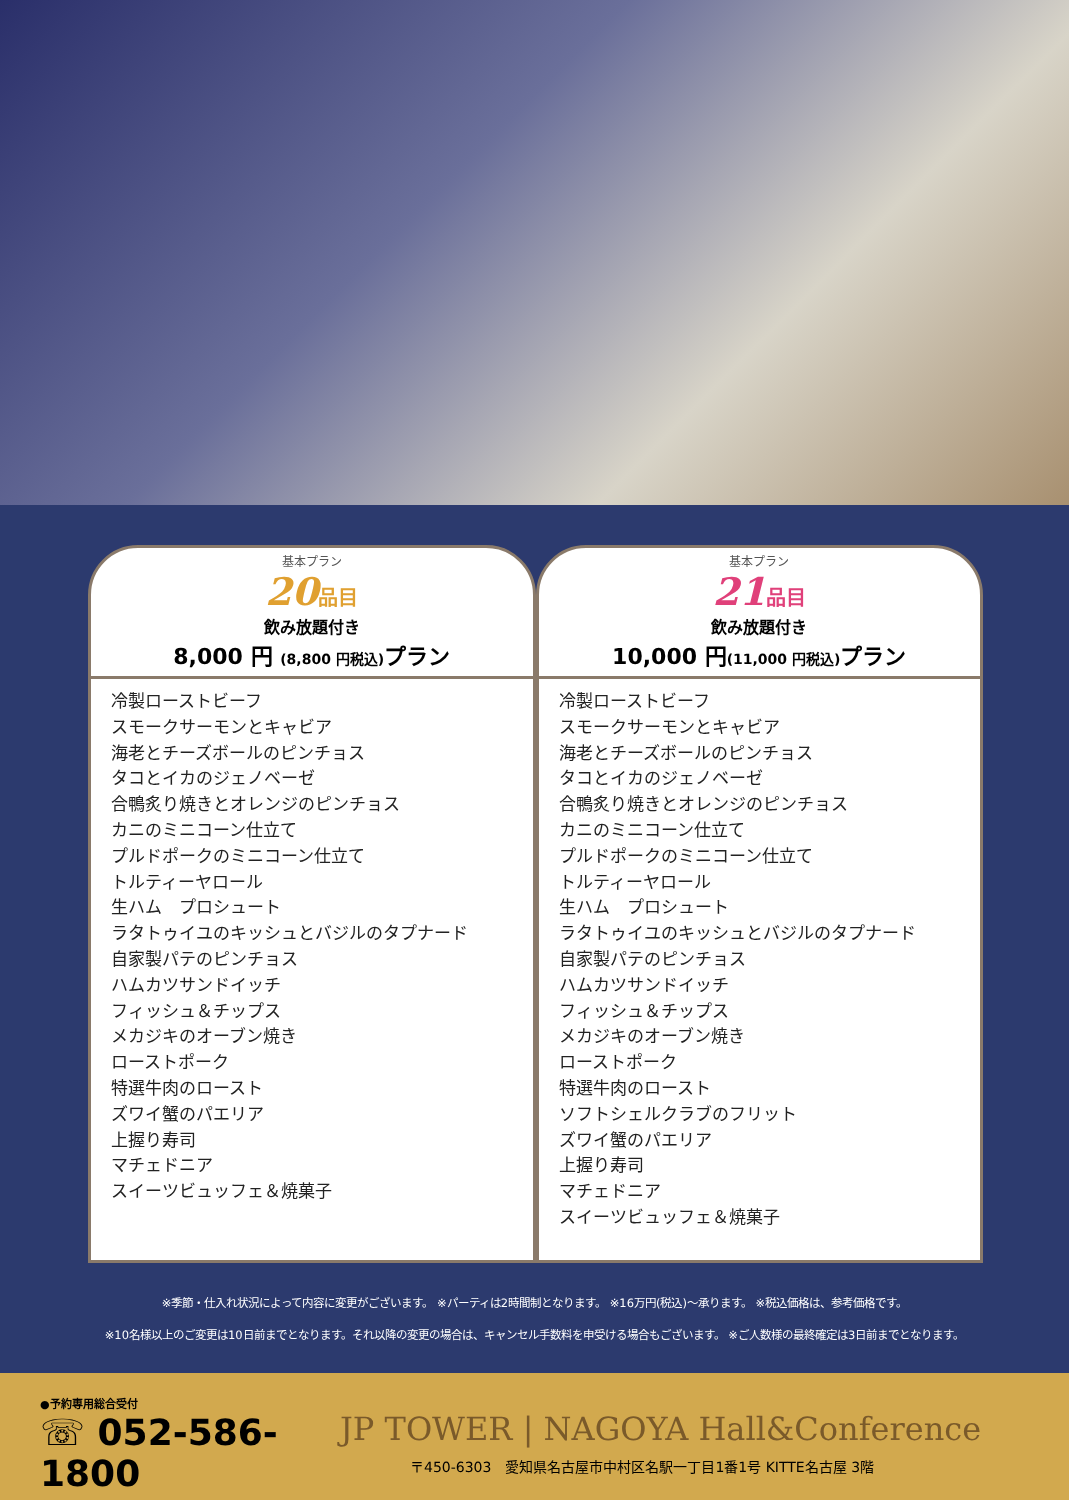基本プラン
20品目
飲み放題付き
8,000 円 (8,800 円税込) プラン
冷製ローストビーフ
スモークサーモンとキャビア
海老とチーズボールのピンチョス
タコとイカのジェノベーゼ
合鴨炙り焼きとオレンジのピンチョス
カニのミニコーン仕立て
プルドポークのミニコーン仕立て
トルティーヤロール
生ハム　プロシュート
ラタトゥイユのキッシュとバジルのタプナード
自家製パテのピンチョス
ハムカツサンドイッチ
フィッシュ＆チップス
メカジキのオーブン焼き
ローストポーク
特選牛肉のロースト
ズワイ蟹のパエリア
上握り寿司
マチェドニア
スイーツビュッフェ＆焼菓子
基本プラン
21品目
飲み放題付き
10,000 円(11,000 円税込) プラン
冷製ローストビーフ
スモークサーモンとキャビア
海老とチーズボールのピンチョス
タコとイカのジェノベーゼ
合鴨炙り焼きとオレンジのピンチョス
カニのミニコーン仕立て
プルドポークのミニコーン仕立て
トルティーヤロール
生ハム　プロシュート
ラタトゥイユのキッシュとバジルのタプナード
自家製パテのピンチョス
ハムカツサンドイッチ
フィッシュ＆チップス
メカジキのオーブン焼き
ローストポーク
特選牛肉のロースト
ソフトシェルクラブのフリット
ズワイ蟹のパエリア
上握り寿司
マチェドニア
スイーツビュッフェ＆焼菓子
※季節・仕入れ状況によって内容に変更がございます。 ※パーティは2時間制となります。 ※16万円(税込)～承ります。 ※税込価格は、参考価格です。
※10名様以上のご変更は10日前までとなります。それ以降の変更の場合は、キャンセル手数料を申受ける場合もございます。 ※ご人数様の最終確定は3日前までとなります。
●予約専用総合受付
☏ 052-586-1800
JP TOWER | NAGOYA Hall&Conference
〒450-6303　愛知県名古屋市中村区名駅一丁目1番1号 KITTE名古屋 3階